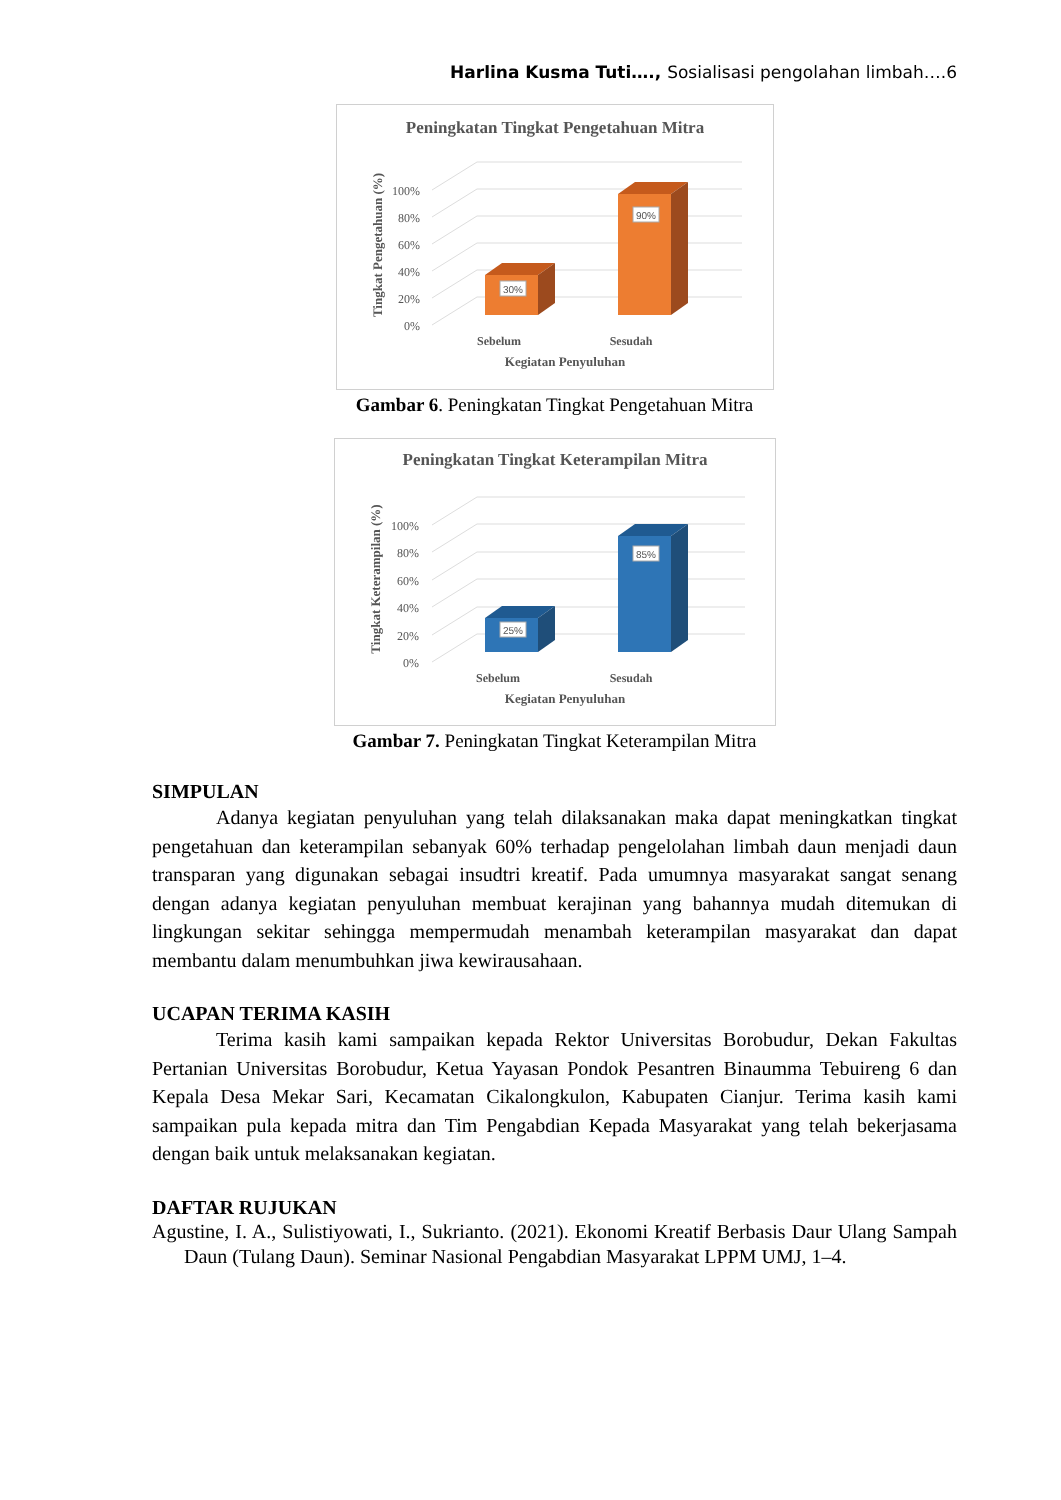Harlina Kusma Tuti…., Sosialisasi pengolahan limbah….6
Peningkatan Tingkat Pengetahuan Mitra
0%
20%
40%
60%
80%
100%
Tingkat Pengetahuan (%)
30%
90%
Sebelum
Sesudah
Kegiatan Penyuluhan
Gambar 6. Peningkatan Tingkat Pengetahuan Mitra
Peningkatan Tingkat Keterampilan Mitra
0%
20%
40%
60%
80%
100%
Tingkat Keterampilan (%)
25%
85%
Sebelum
Sesudah
Kegiatan Penyuluhan
Gambar 7. Peningkatan Tingkat Keterampilan Mitra
SIMPULAN
Adanya kegiatan penyuluhan yang telah dilaksanakan maka dapat meningkatkan tingkat pengetahuan dan keterampilan sebanyak 60% terhadap pengelolahan limbah daun menjadi daun transparan yang digunakan sebagai insudtri kreatif. Pada umumnya masyarakat sangat senang dengan adanya kegiatan penyuluhan membuat kerajinan yang bahannya mudah ditemukan di lingkungan sekitar sehingga mempermudah menambah keterampilan masyarakat dan dapat membantu dalam menumbuhkan jiwa kewirausahaan.
UCAPAN TERIMA KASIH
Terima kasih kami sampaikan kepada Rektor Universitas Borobudur, Dekan Fakultas Pertanian Universitas Borobudur, Ketua Yayasan Pondok Pesantren Binaumma Tebuireng 6 dan Kepala Desa Mekar Sari, Kecamatan Cikalongkulon, Kabupaten Cianjur. Terima kasih kami sampaikan pula kepada mitra dan Tim Pengabdian Kepada Masyarakat yang telah bekerjasama dengan baik untuk melaksanakan kegiatan.
DAFTAR RUJUKAN
Agustine, I. A., Sulistiyowati, I., Sukrianto. (2021). Ekonomi Kreatif Berbasis Daur Ulang Sampah Daun (Tulang Daun). Seminar Nasional Pengabdian Masyarakat LPPM UMJ, 1–4.